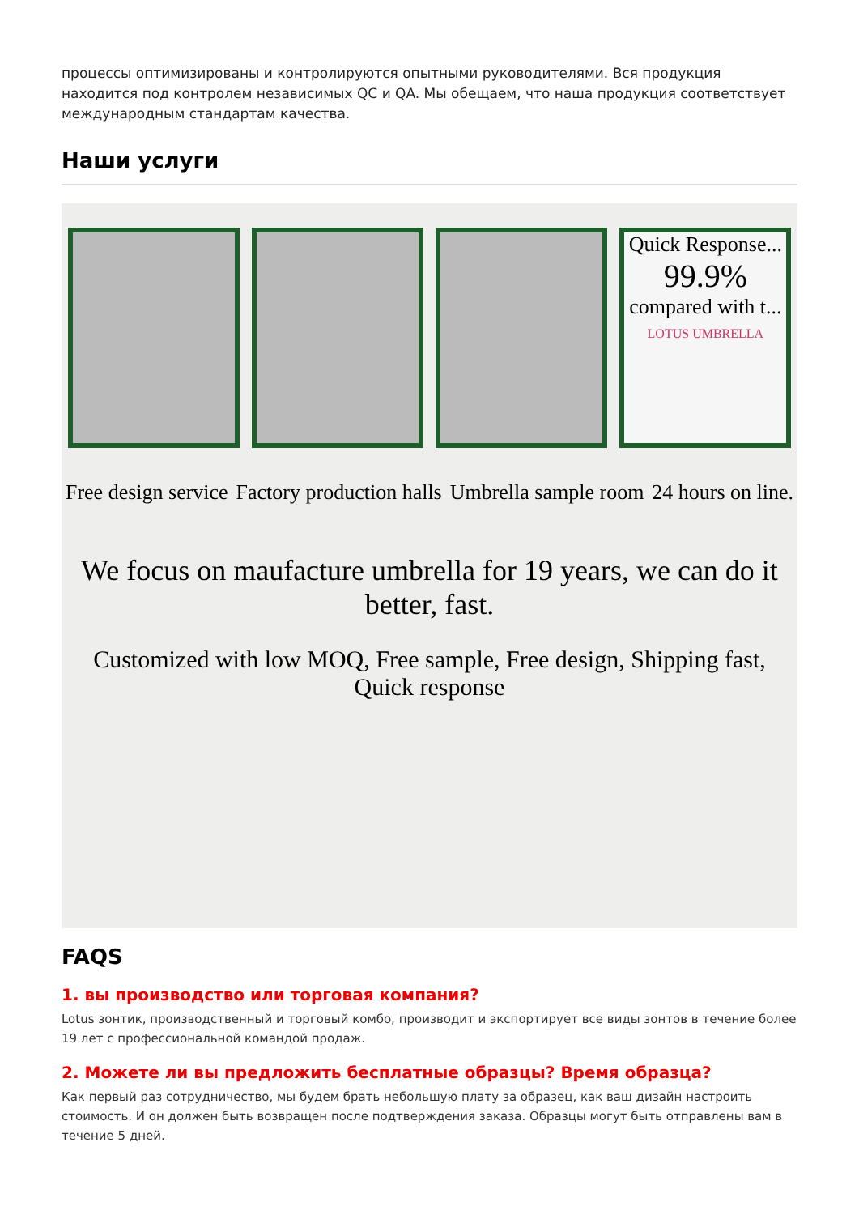процессы оптимизированы и контролируются опытными руководителями. Вся продукция находится под контролем независимых QC и QA. Мы обещаем, что наша продукция соответствует международным стандартам качества.
Наши услуги
Quick Response...
99.9%
compared with t...
LOTUS UMBRELLA
Free design service Factory production halls Umbrella sample room 24 hours on line.
We focus on maufacture umbrella for 19 years, we can do it better, fast.
Customized with low MOQ, Free sample, Free design, Shipping fast, Quick response
FAQS
1. вы производство или торговая компания?
Lotus зонтик, производственный и торговый комбо, производит и экспортирует все виды зонтов в течение более 19 лет с профессиональной командой продаж.
2. Можете ли вы предложить бесплатные образцы? Время образца?
Как первый раз сотрудничество, мы будем брать небольшую плату за образец, как ваш дизайн настроить стоимость. И он должен быть возвращен после подтверждения заказа. Образцы могут быть отправлены вам в течение 5 дней.